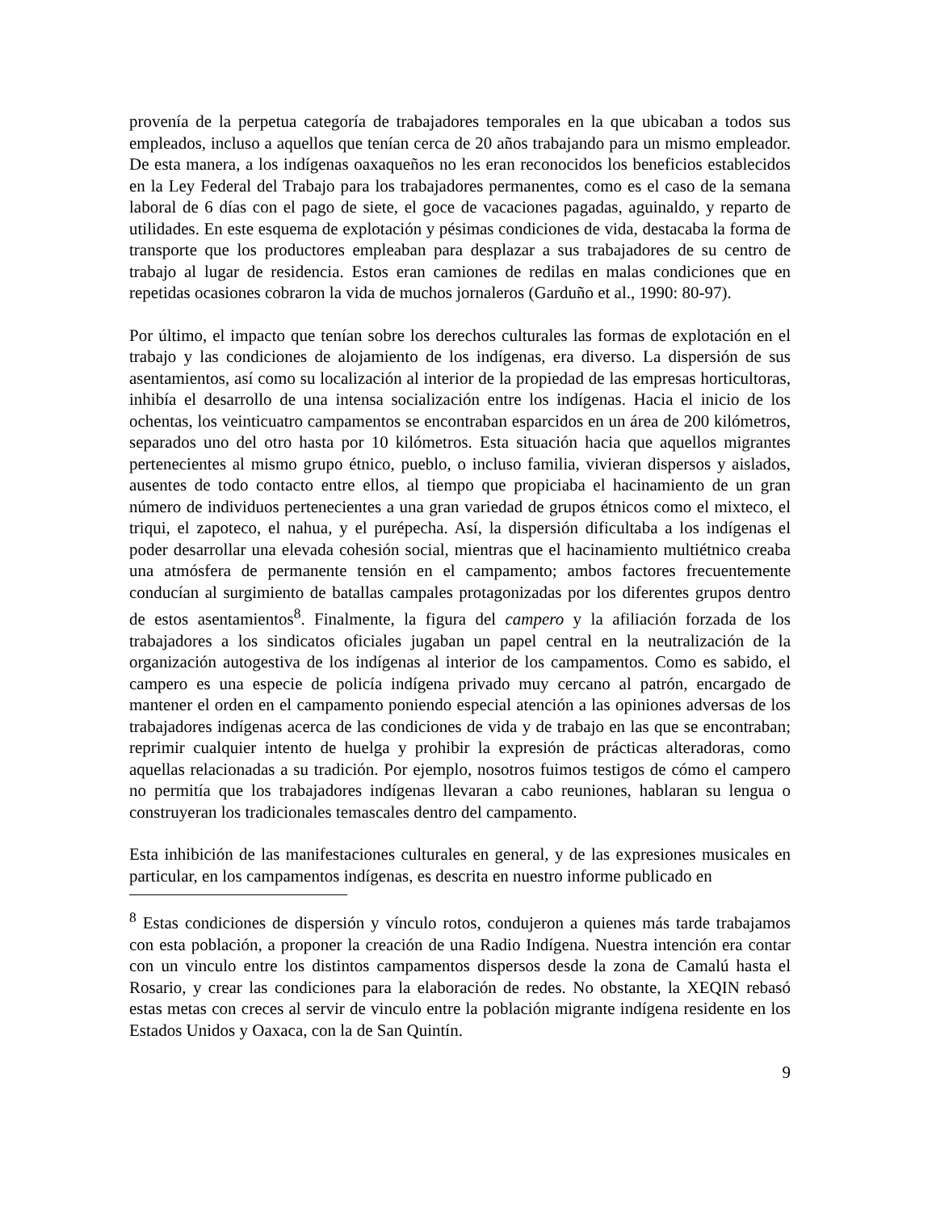provenía de la perpetua categoría de trabajadores temporales en la que ubicaban a todos sus empleados, incluso a aquellos que tenían cerca de 20 años trabajando para un mismo empleador. De esta manera, a los indígenas oaxaqueños no les eran reconocidos los beneficios establecidos en la Ley Federal del Trabajo para los trabajadores permanentes, como es el caso de la semana laboral de 6 días con el pago de siete, el goce de vacaciones pagadas, aguinaldo, y reparto de utilidades. En este esquema de explotación y pésimas condiciones de vida, destacaba la forma de transporte que los productores empleaban para desplazar a sus trabajadores de su centro de trabajo al lugar de residencia. Estos eran camiones de redilas en malas condiciones que en repetidas ocasiones cobraron la vida de muchos jornaleros (Garduño et al., 1990: 80-97).
Por último, el impacto que tenían sobre los derechos culturales las formas de explotación en el trabajo y las condiciones de alojamiento de los indígenas, era diverso. La dispersión de sus asentamientos, así como su localización al interior de la propiedad de las empresas horticultoras, inhibía el desarrollo de una intensa socialización entre los indígenas. Hacia el inicio de los ochentas, los veinticuatro campamentos se encontraban esparcidos en un área de 200 kilómetros, separados uno del otro hasta por 10 kilómetros. Esta situación hacia que aquellos migrantes pertenecientes al mismo grupo étnico, pueblo, o incluso familia, vivieran dispersos y aislados, ausentes de todo contacto entre ellos, al tiempo que propiciaba el hacinamiento de un gran número de individuos pertenecientes a una gran variedad de grupos étnicos como el mixteco, el triqui, el zapoteco, el nahua, y el purépecha. Así, la dispersión dificultaba a los indígenas el poder desarrollar una elevada cohesión social, mientras que el hacinamiento multiétnico creaba una atmósfera de permanente tensión en el campamento; ambos factores frecuentemente conducían al surgimiento de batallas campales protagonizadas por los diferentes grupos dentro de estos asentamientos<sup>8</sup>. Finalmente, la figura del campero y la afiliación forzada de los trabajadores a los sindicatos oficiales jugaban un papel central en la neutralización de la organización autogestiva de los indígenas al interior de los campamentos. Como es sabido, el campero es una especie de policía indígena privado muy cercano al patrón, encargado de mantener el orden en el campamento poniendo especial atención a las opiniones adversas de los trabajadores indígenas acerca de las condiciones de vida y de trabajo en las que se encontraban; reprimir cualquier intento de huelga y prohibir la expresión de prácticas alteradoras, como aquellas relacionadas a su tradición. Por ejemplo, nosotros fuimos testigos de cómo el campero no permitía que los trabajadores indígenas llevaran a cabo reuniones, hablaran su lengua o construyeran los tradicionales temascales dentro del campamento.
Esta inhibición de las manifestaciones culturales en general, y de las expresiones musicales en particular, en los campamentos indígenas, es descrita en nuestro informe publicado en
<sup>8</sup> Estas condiciones de dispersión y vínculo rotos, condujeron a quienes más tarde trabajamos con esta población, a proponer la creación de una Radio Indígena. Nuestra intención era contar con un vinculo entre los distintos campamentos dispersos desde la zona de Camalú hasta el Rosario, y crear las condiciones para la elaboración de redes. No obstante, la XEQIN rebasó estas metas con creces al servir de vinculo entre la población migrante indígena residente en los Estados Unidos y Oaxaca, con la de San Quintín.
9